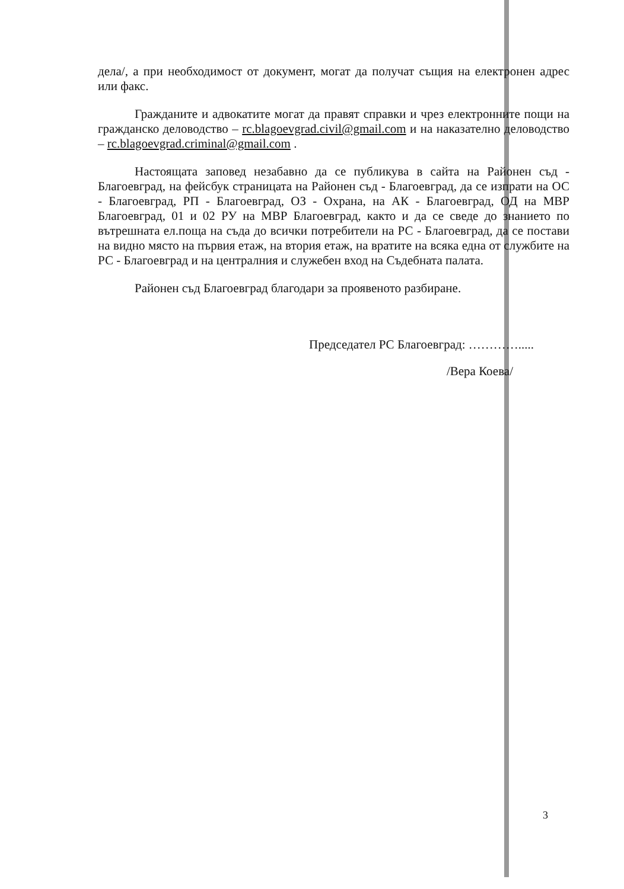дела/, а при необходимост от документ, могат да получат същия на електронен адрес или факс.
Гражданите и адвокатите могат да правят справки и чрез електронните пощи на гражданско деловодство – rc.blagoevgrad.civil@gmail.com и на наказателно деловодство – rc.blagoevgrad.criminal@gmail.com .
Настоящата заповед незабавно да се публикува в сайта на Районен съд - Благоевград, на фейсбук страницата на Районен съд - Благоевград, да се изпрати на ОС - Благоевград, РП - Благоевград, ОЗ - Охрана, на АК - Благоевград, ОД на МВР Благоевград, 01 и 02 РУ на МВР Благоевград, както и да се сведе до знанието по вътрешната ел.поща на съда до всички потребители на РС - Благоевград, да се постави на видно място на първия етаж, на втория етаж, на вратите на всяка една от службите на РС - Благоевград и на централния и служебен вход на Съдебната палата.
Районен съд Благоевград благодари за проявеното разбиране.
Председател РС Благоевград: ………….....
/Вера Коева/
3